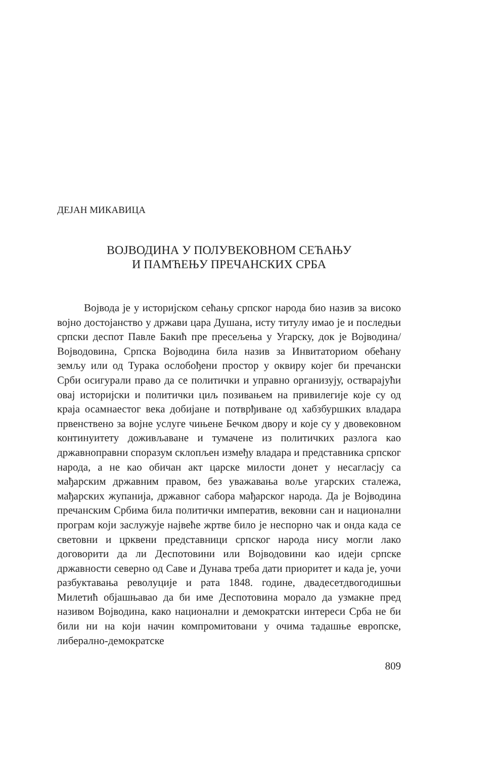ДЕЈАН МИКАВИЦА
ВОЈВОДИНА У ПОЛУВЕКОВНОМ СЕЋАЊУ
И ПАМЋЕЊУ ПРЕЧАНСКИХ СРБА
Војвода је у историјском сећању српског народа био назив за високо војно достојанство у држави цара Душана, исту титулу имао је и последњи српски деспот Павле Бакић пре пресељења у Угарску, док је Војводина/Војводовина, Српска Војводина била назив за Инвитаториом обећану земљу или од Турака ослобођени простор у оквиру којег би пречански Срби осигурали право да се политички и управно организују, остварајући овај историјски и политички циљ позивањем на привилегије које су од краја осамнаестог века добијане и потврђиване од хабзбуршких владара првенствено за војне услуге чињене Бечком двору и које су у двовековном континуитету доживљаване и тумачене из политичких разлога као државноправни споразум склопљен између владара и представника српског народа, а не као обичан акт царске милости донет у несагласју са мађарским државним правом, без уважавања воље угарских сталежа, мађарских жупанија, државног сабора мађарског народа. Да је Војводина пречанским Србима била политички императив, вековни сан и национални програм који заслужује највеће жртве било је неспорно чак и онда када се световни и црквени представници српског народа нису могли лако договорити да ли Деспотовини или Војводовини као идеји српске државности северно од Саве и Дунава треба дати приоритет и када је, уочи разбуктавања револуције и рата 1848. године, двадесетдвогодишњи Милетић објашњавао да би име Деспотовина морало да узмакне пред називом Војводина, како национални и демократски интереси Срба не би били ни на који начин компромитовани у очима тадашње европске, либерално-демократске
809